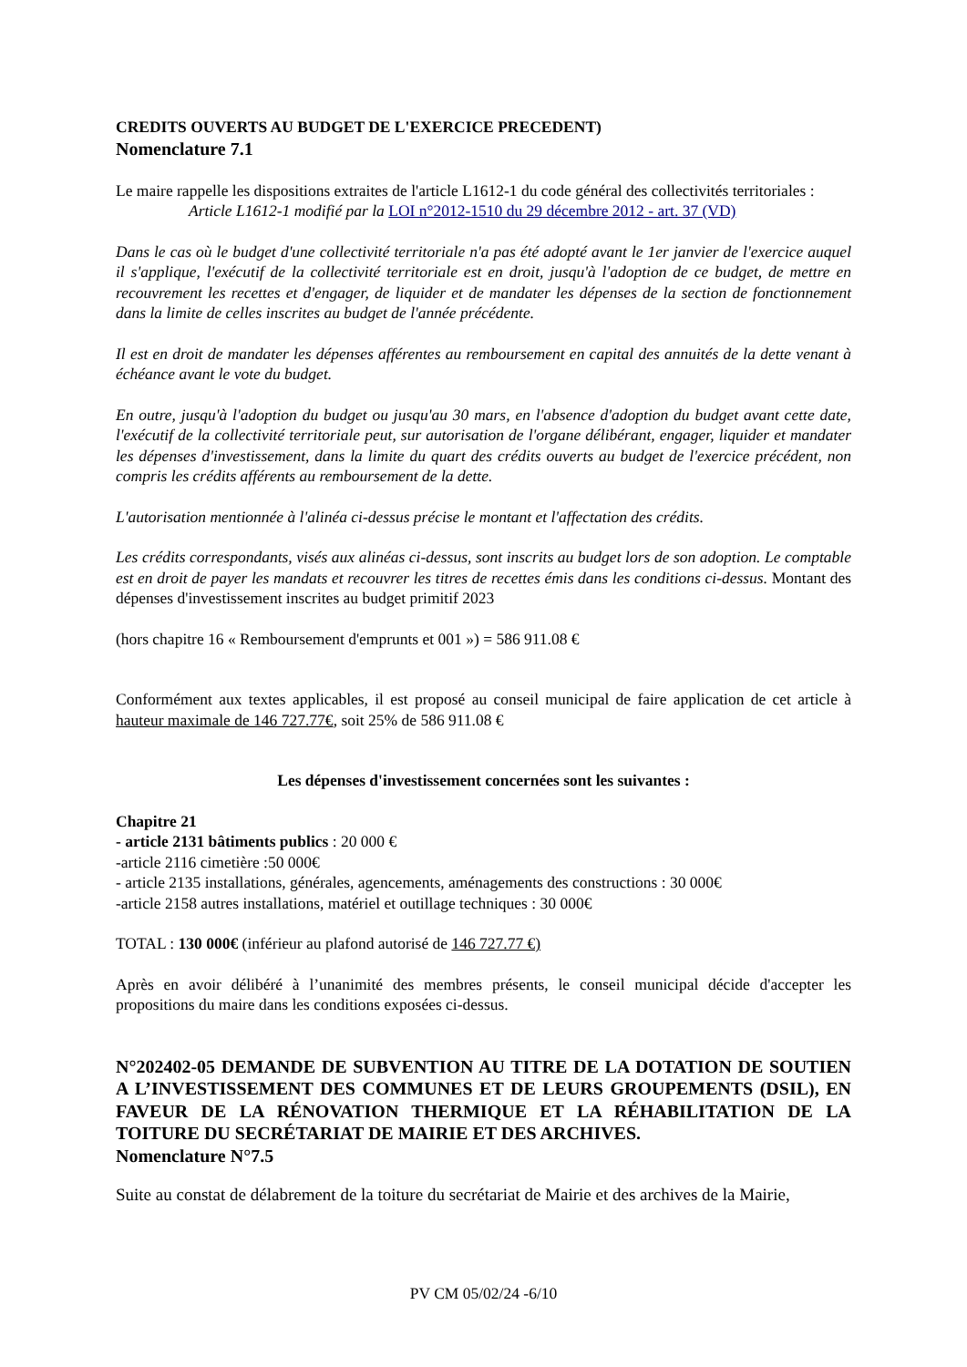CREDITS OUVERTS AU BUDGET DE L'EXERCICE PRECEDENT)
Nomenclature 7.1
Le maire rappelle les dispositions extraites de l'article L1612-1 du code général des collectivités territoriales :
Article L1612-1 modifié par la LOI n°2012-1510 du 29 décembre 2012 - art. 37 (VD)
Dans le cas où le budget d'une collectivité territoriale n'a pas été adopté avant le 1er janvier de l'exercice auquel il s'applique, l'exécutif de la collectivité territoriale est en droit, jusqu'à l'adoption de ce budget, de mettre en recouvrement les recettes et d'engager, de liquider et de mandater les dépenses de la section de fonctionnement dans la limite de celles inscrites au budget de l'année précédente.
Il est en droit de mandater les dépenses afférentes au remboursement en capital des annuités de la dette venant à échéance avant le vote du budget.
En outre, jusqu'à l'adoption du budget ou jusqu'au 30 mars, en l'absence d'adoption du budget avant cette date, l'exécutif de la collectivité territoriale peut, sur autorisation de l'organe délibérant, engager, liquider et mandater les dépenses d'investissement, dans la limite du quart des crédits ouverts au budget de l'exercice précédent, non compris les crédits afférents au remboursement de la dette.
L'autorisation mentionnée à l'alinéa ci-dessus précise le montant et l'affectation des crédits.
Les crédits correspondants, visés aux alinéas ci-dessus, sont inscrits au budget lors de son adoption. Le comptable est en droit de payer les mandats et recouvrer les titres de recettes émis dans les conditions ci-dessus. Montant des dépenses d'investissement inscrites au budget primitif 2023
(hors chapitre 16 « Remboursement d'emprunts et 001 ») = 586 911.08 €
Conformément aux textes applicables, il est proposé au conseil municipal de faire application de cet article à hauteur maximale de 146 727.77€, soit 25% de 586 911.08 €
Les dépenses d'investissement concernées sont les suivantes :
Chapitre 21
- article 2131 bâtiments publics : 20 000 €
-article 2116 cimetière :50 000€
- article 2135 installations, générales, agencements, aménagements des constructions : 30 000€
-article 2158 autres installations, matériel et outillage techniques : 30 000€
TOTAL : 130 000€ (inférieur au plafond autorisé de 146 727.77 €)
Après en avoir délibéré à l’unanimité des membres présents, le conseil municipal décide d'accepter les propositions du maire dans les conditions exposées ci-dessus.
N°202402-05 DEMANDE DE SUBVENTION AU TITRE DE LA DOTATION DE SOUTIEN A L’INVESTISSEMENT DES COMMUNES ET DE LEURS GROUPEMENTS (DSIL), EN FAVEUR DE LA RÉNOVATION THERMIQUE ET LA RÉHABILITATION DE LA TOITURE DU SECRÉTARIAT DE MAIRIE ET DES ARCHIVES.
Nomenclature N°7.5
Suite au constat de délabrement de la toiture du secrétariat de Mairie et des archives de la Mairie,
PV CM 05/02/24 -6/10